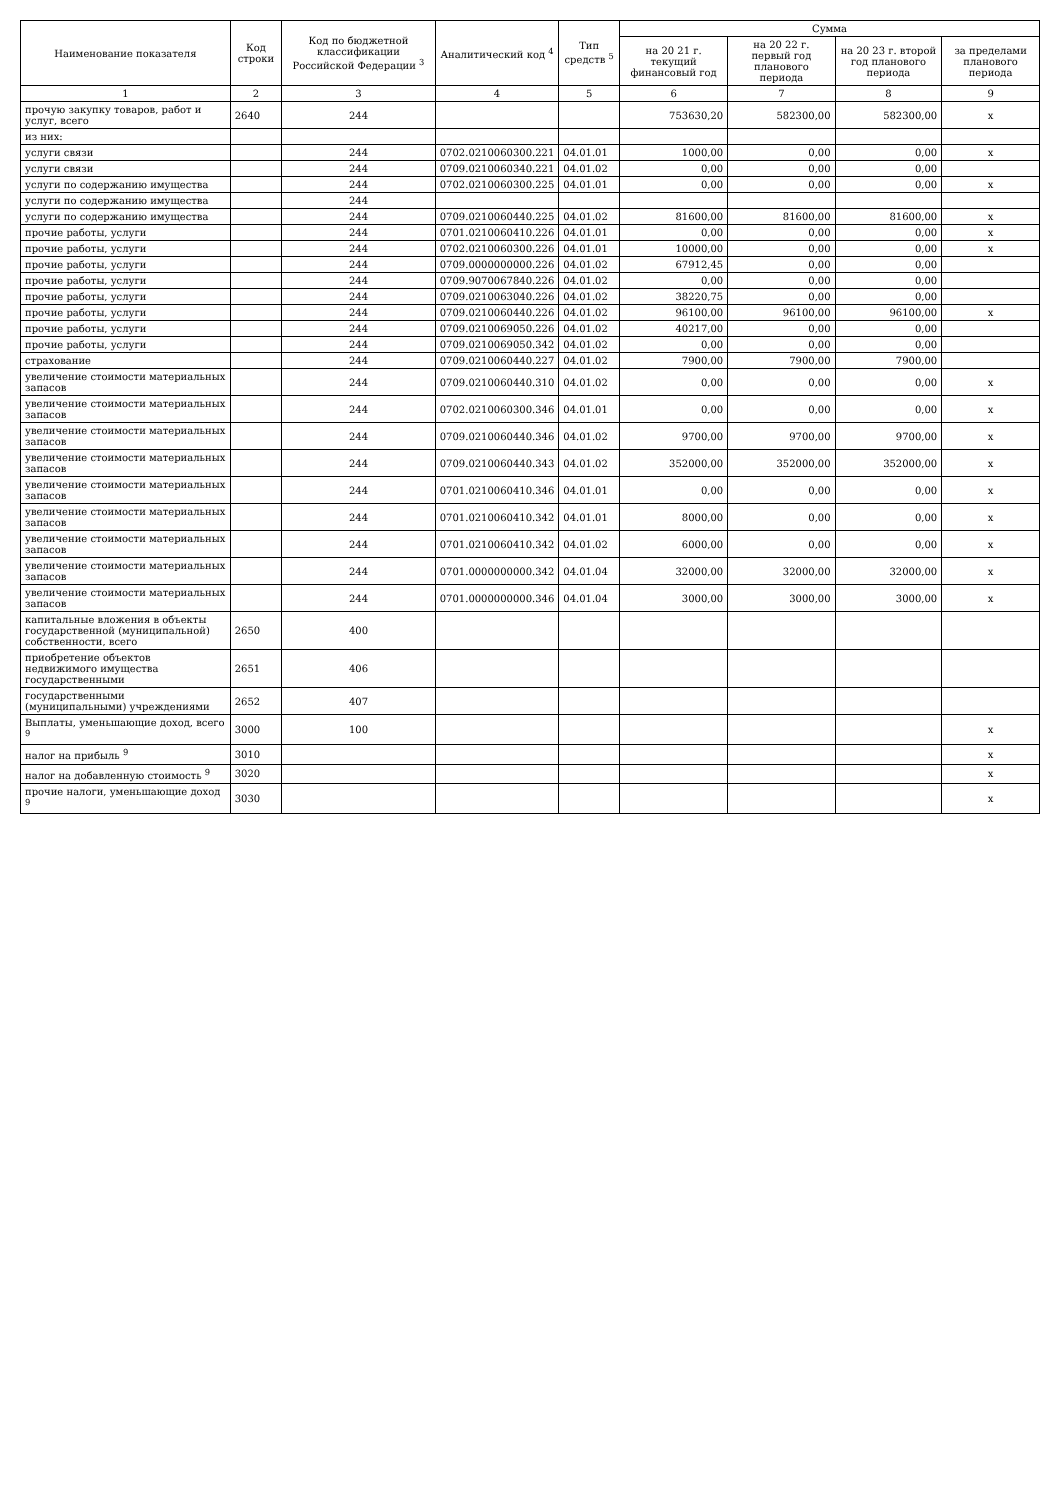| Наименование показателя | Код строки | Код по бюджетной классификации Российской Федерации <sup>3</sup> | Аналитический код <sup>4</sup> | Тип средств <sup>5</sup> | Сумма | | | |
| --- | --- | --- | --- | --- | --- | --- | --- | --- |
| | | | | | на 20 21 г. текущий финансовый год | на 20 22 г. первый год планового периода | на 20 23 г. второй год планового периода | за пределами планового периода |
| 1 | 2 | 3 | 4 | 5 | 6 | 7 | 8 | 9 |
| прочую закупку товаров, работ и услуг, всего | 2640 | 244 | | | 753630,20 | 582300,00 | 582300,00 | х |
| из них: | | | | | | | | |
| услуги связи | | 244 | 0702.0210060300.221 | 04.01.01 | 1000,00 | 0,00 | 0,00 | х |
| услуги связи | | 244 | 0709.0210060340.221 | 04.01.02 | 0,00 | 0,00 | 0,00 | |
| услуги по содержанию имущества | | 244 | 0702.0210060300.225 | 04.01.01 | 0,00 | 0,00 | 0,00 | х |
| услуги по содержанию имущества | | 244 | | | | | | |
| услуги по содержанию имущества | | 244 | 0709.0210060440.225 | 04.01.02 | 81600,00 | 81600,00 | 81600,00 | х |
| прочие работы, услуги | | 244 | 0701.0210060410.226 | 04.01.01 | 0,00 | 0,00 | 0,00 | х |
| прочие работы, услуги | | 244 | 0702.0210060300.226 | 04.01.01 | 10000,00 | 0,00 | 0,00 | х |
| прочие работы, услуги | | 244 | 0709.0000000000.226 | 04.01.02 | 67912,45 | 0,00 | 0,00 | |
| прочие работы, услуги | | 244 | 0709.9070067840.226 | 04.01.02 | 0,00 | 0,00 | 0,00 | |
| прочие работы, услуги | | 244 | 0709.0210063040.226 | 04.01.02 | 38220,75 | 0,00 | 0,00 | |
| прочие работы, услуги | | 244 | 0709.0210060440.226 | 04.01.02 | 96100,00 | 96100,00 | 96100,00 | х |
| прочие работы, услуги | | 244 | 0709.0210069050.226 | 04.01.02 | 40217,00 | 0,00 | 0,00 | |
| прочие работы, услуги | | 244 | 0709.0210069050.342 | 04.01.02 | 0,00 | 0,00 | 0,00 | |
| страхование | | 244 | 0709.0210060440.227 | 04.01.02 | 7900,00 | 7900,00 | 7900,00 | |
| увеличение стоимости материальных запасов | | 244 | 0709.0210060440.310 | 04.01.02 | 0,00 | 0,00 | 0,00 | х |
| увеличение стоимости материальных запасов | | 244 | 0702.0210060300.346 | 04.01.01 | 0,00 | 0,00 | 0,00 | х |
| увеличение стоимости материальных запасов | | 244 | 0709.0210060440.346 | 04.01.02 | 9700,00 | 9700,00 | 9700,00 | х |
| увеличение стоимости материальных запасов | | 244 | 0709.0210060440.343 | 04.01.02 | 352000,00 | 352000,00 | 352000,00 | х |
| увеличение стоимости материальных запасов | | 244 | 0701.0210060410.346 | 04.01.01 | 0,00 | 0,00 | 0,00 | х |
| увеличение стоимости материальных запасов | | 244 | 0701.0210060410.342 | 04.01.01 | 8000,00 | 0,00 | 0,00 | х |
| увеличение стоимости материальных запасов | | 244 | 0701.0210060410.342 | 04.01.02 | 6000,00 | 0,00 | 0,00 | х |
| увеличение стоимости материальных запасов | | 244 | 0701.0000000000.342 | 04.01.04 | 32000,00 | 32000,00 | 32000,00 | х |
| увеличение стоимости материальных запасов | | 244 | 0701.0000000000.346 | 04.01.04 | 3000,00 | 3000,00 | 3000,00 | х |
| капитальные вложения в объекты государственной (муниципальной) собственности, всего | 2650 | 400 | | | | | | |
| приобретение объектов недвижимого имущества государственными | 2651 | 406 | | | | | | |
| государственными (муниципальными) учреждениями | 2652 | 407 | | | | | | |
| Выплаты, уменьшающие доход, всего <sup>9</sup> | 3000 | 100 | | | | | | х |
| налог на прибыль <sup>9</sup> | 3010 | | | | | | | х |
| налог на добавленную стоимость <sup>9</sup> | 3020 | | | | | | | х |
| прочие налоги, уменьшающие доход <sup>9</sup> | 3030 | | | | | | | х |